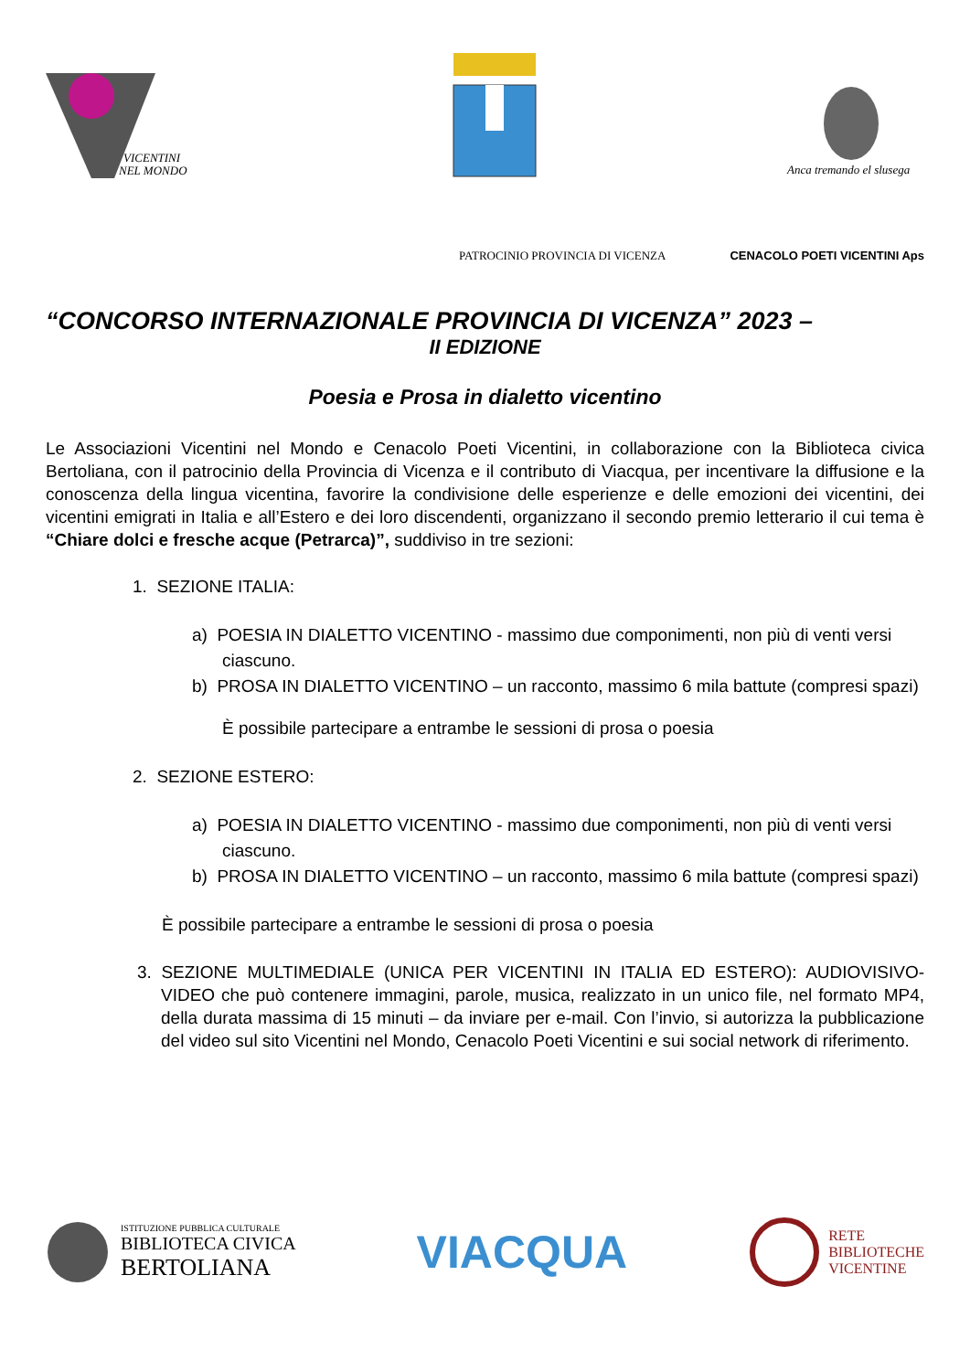VICENTINI
NEL MONDO
Anca tremando el slusega
PATROCINIO PROVINCIA DI VICENZA CENACOLO POETI VICENTINI Aps
“CONCORSO INTERNAZIONALE PROVINCIA DI VICENZA” 2023 –
II EDIZIONE
Poesia e Prosa in dialetto vicentino
Le Associazioni Vicentini nel Mondo e Cenacolo Poeti Vicentini, in collaborazione con la Biblioteca civica Bertoliana, con il patrocinio della Provincia di Vicenza e il contributo di Viacqua, per incentivare la diffusione e la conoscenza della lingua vicentina, favorire la condivisione delle esperienze e delle emozioni dei vicentini, dei vicentini emigrati in Italia e all’Estero e dei loro discendenti, organizzano il secondo premio letterario il cui tema è “Chiare dolci e fresche acque (Petrarca)”, suddiviso in tre sezioni:
1. SEZIONE ITALIA:
a) POESIA IN DIALETTO VICENTINO - massimo due componimenti, non più di venti versi ciascuno.
b) PROSA IN DIALETTO VICENTINO – un racconto, massimo 6 mila battute (compresi spazi)
È possibile partecipare a entrambe le sessioni di prosa o poesia
2. SEZIONE ESTERO:
a) POESIA IN DIALETTO VICENTINO - massimo due componimenti, non più di venti versi ciascuno.
b) PROSA IN DIALETTO VICENTINO – un racconto, massimo 6 mila battute (compresi spazi)
È possibile partecipare a entrambe le sessioni di prosa o poesia
3. SEZIONE MULTIMEDIALE (UNICA PER VICENTINI IN ITALIA ED ESTERO): AUDIOVISIVO-VIDEO che può contenere immagini, parole, musica, realizzato in un unico file, nel formato MP4, della durata massima di 15 minuti – da inviare per e-mail. Con l’invio, si autorizza la pubblicazione del video sul sito Vicentini nel Mondo, Cenacolo Poeti Vicentini e sui social network di riferimento.
ISTITUZIONE PUBBLICA CULTURALE
BIBLIOTECA CIVICA
BERTOLIANA
VIACQUA
RETE
BIBLIOTECHE
VICENTINE